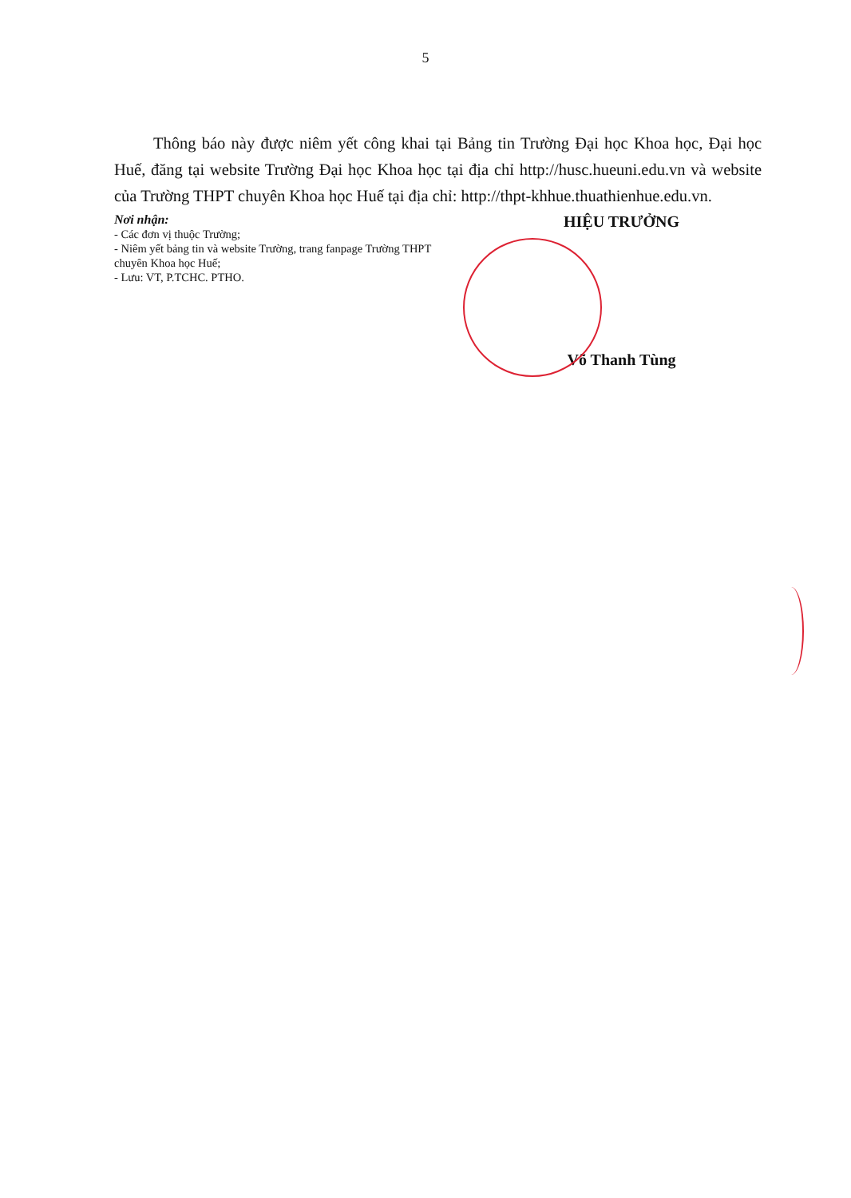5
Thông báo này được niêm yết công khai tại Bảng tin Trường Đại học Khoa học, Đại học Huế, đăng tại website Trường Đại học Khoa học tại địa chỉ http://husc.hueuni.edu.vn và website của Trường THPT chuyên Khoa học Huế tại địa chỉ: http://thpt-khhue.thuathienhue.edu.vn.
Nơi nhận:
- Các đơn vị thuộc Trường;
- Niêm yết bảng tin và website Trường, trang fanpage Trường THPT chuyên Khoa học Huế;
- Lưu: VT, P.TCHC. PTHO.
HIỆU TRƯỞNG
Võ Thanh Tùng